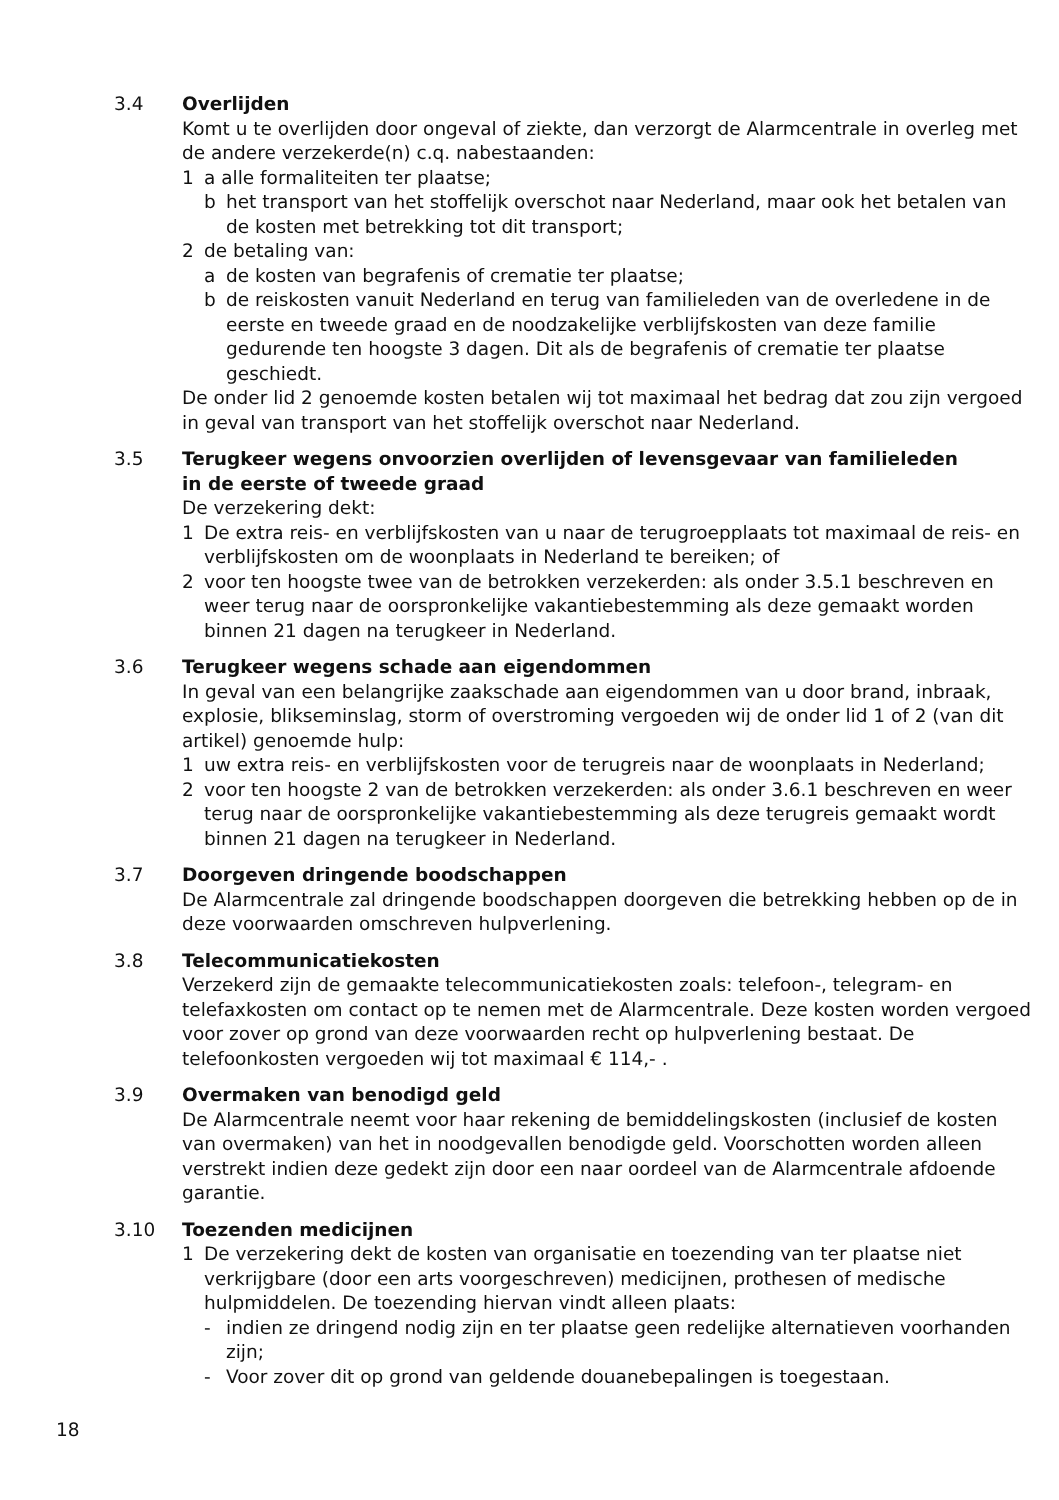3.4 Overlijden
Komt u te overlijden door ongeval of ziekte, dan verzorgt de Alarmcentrale in overleg met de andere verzekerde(n) c.q. nabestaanden:
1 a alle formaliteiten ter plaatse;
b het transport van het stoffelijk overschot naar Nederland, maar ook het betalen van de kosten met betrekking tot dit transport;
2 de betaling van:
a de kosten van begrafenis of crematie ter plaatse;
b de reiskosten vanuit Nederland en terug van familieleden van de overledene in de eerste en tweede graad en de noodzakelijke verblijfskosten van deze familie gedurende ten hoogste 3 dagen. Dit als de begrafenis of crematie ter plaatse geschiedt.
De onder lid 2 genoemde kosten betalen wij tot maximaal het bedrag dat zou zijn vergoed in geval van transport van het stoffelijk overschot naar Nederland.
3.5 Terugkeer wegens onvoorzien overlijden of levensgevaar van familieleden
in de eerste of tweede graad
De verzekering dekt:
1 De extra reis- en verblijfskosten van u naar de terugroepplaats tot maximaal de reis- en verblijfskosten om de woonplaats in Nederland te bereiken; of
2 voor ten hoogste twee van de betrokken verzekerden: als onder 3.5.1 beschreven en weer terug naar de oorspronkelijke vakantiebestemming als deze gemaakt worden binnen 21 dagen na terugkeer in Nederland.
3.6 Terugkeer wegens schade aan eigendommen
In geval van een belangrijke zaakschade aan eigendommen van u door brand, inbraak, explosie, blikseminslag, storm of overstroming vergoeden wij de onder lid 1 of 2 (van dit artikel) genoemde hulp:
1 uw extra reis- en verblijfskosten voor de terugreis naar de woonplaats in Nederland;
2 voor ten hoogste 2 van de betrokken verzekerden: als onder 3.6.1 beschreven en weer terug naar de oorspronkelijke vakantiebestemming als deze terugreis gemaakt wordt binnen 21 dagen na terugkeer in Nederland.
3.7 Doorgeven dringende boodschappen
De Alarmcentrale zal dringende boodschappen doorgeven die betrekking hebben op de in deze voorwaarden omschreven hulpverlening.
3.8 Telecommunicatiekosten
Verzekerd zijn de gemaakte telecommunicatiekosten zoals: telefoon-, telegram- en telefaxkosten om contact op te nemen met de Alarmcentrale. Deze kosten worden vergoed voor zover op grond van deze voorwaarden recht op hulpverlening bestaat. De telefoonkosten vergoeden wij tot maximaal € 114,- .
3.9 Overmaken van benodigd geld
De Alarmcentrale neemt voor haar rekening de bemiddelingskosten (inclusief de kosten van overmaken) van het in noodgevallen benodigde geld. Voorschotten worden alleen verstrekt indien deze gedekt zijn door een naar oordeel van de Alarmcentrale afdoende garantie.
3.10 Toezenden medicijnen
1 De verzekering dekt de kosten van organisatie en toezending van ter plaatse niet verkrijgbare (door een arts voorgeschreven) medicijnen, prothesen of medische hulpmiddelen. De toezending hiervan vindt alleen plaats:
- indien ze dringend nodig zijn en ter plaatse geen redelijke alternatieven voorhanden zijn;
- Voor zover dit op grond van geldende douanebepalingen is toegestaan.
18